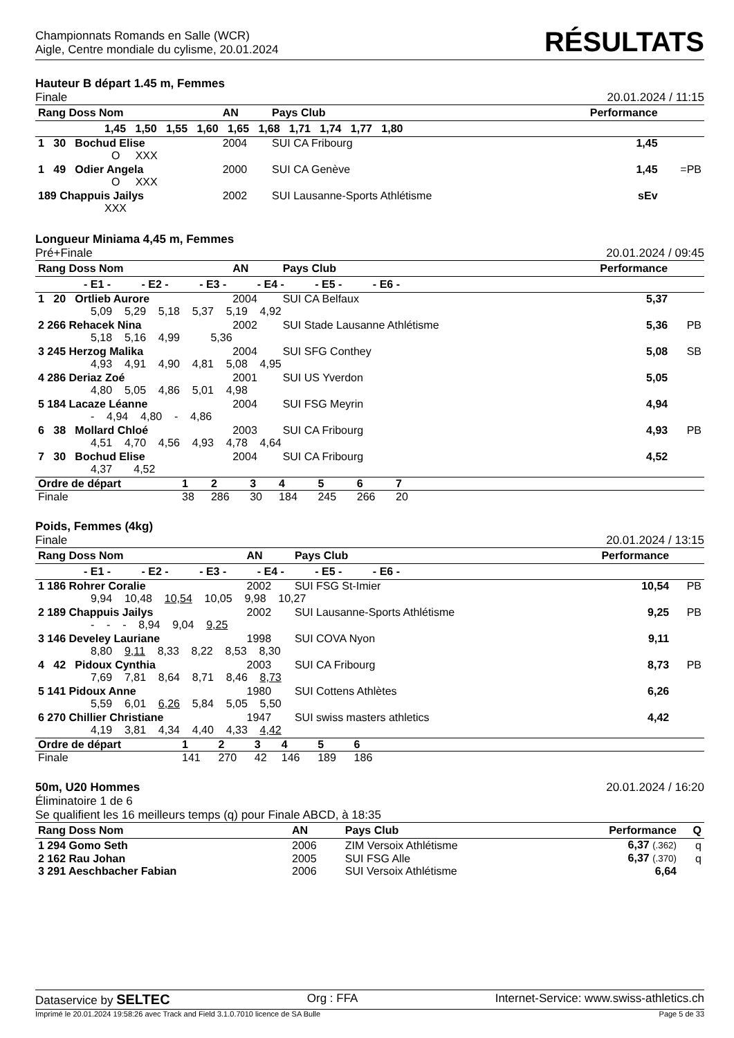Championnats Romands en Salle (WCR)
Aigle, Centre mondiale du cylisme, 20.01.2024
RÉSULTATS
Hauteur B départ 1.45 m, Femmes
Finale 20.01.2024 / 11:15
| Rang Doss Nom | AN | Pays Club | Performance | |
| --- | --- | --- | --- | --- |
| 1,45 1,50 1,55 1,60 1,65 1,68 1,71 1,74 1,77 1,80 | | | | |
| 1 30 Bochud Elise | 2004 | SUI CA Fribourg | 1,45 | |
| O XXX | | | | |
| 1 49 Odier Angela | 2000 | SUI CA Genève | 1,45 | =PB |
| O XXX | | | | |
| 189 Chappuis Jailys | 2002 | SUI Lausanne-Sports Athlétisme | sEv | |
| XXX | | | | |
Longueur Miniama 4,45 m, Femmes
Pré+Finale 20.01.2024 / 09:45
| Rang Doss Nom | AN | Pays Club | Performance | |
| --- | --- | --- | --- | --- |
| - E1 - - E2 - - E3 - - E4 - - E5 - - E6 - | | | | |
| 1 20 Ortlieb Aurore | 2004 | SUI CA Belfaux | 5,37 | |
| 5,09 5,29 5,18 5,37 5,19 4,92 | | | | |
| 2 266 Rehacek Nina | 2002 | SUI Stade Lausanne Athlétisme | 5,36 | PB |
| 5,18 5,16 4,99 5,36 | | | | |
| 3 245 Herzog Malika | 2004 | SUI SFG Conthey | 5,08 | SB |
| 4,93 4,91 4,90 4,81 5,08 4,95 | | | | |
| 4 286 Deriaz Zoé | 2001 | SUI US Yverdon | 5,05 | |
| 4,80 5,05 4,86 5,01 4,98 | | | | |
| 5 184 Lacaze Léanne | 2004 | SUI FSG Meyrin | 4,94 | |
| - 4,94 4,80 - 4,86 | | | | |
| 6 38 Mollard Chloé | 2003 | SUI CA Fribourg | 4,93 | PB |
| 4,51 4,70 4,56 4,93 4,78 4,64 | | | | |
| 7 30 Bochud Elise | 2004 | SUI CA Fribourg | 4,52 | |
| 4,37 4,52 | | | | |
| Ordre de départ | 1 | 2 | 3 | 4 | 5 | 6 | 7 | |
| Finale | 38 | 286 | 30 | 184 | 245 | 266 | 20 | |
Poids, Femmes (4kg)
Finale 20.01.2024 / 13:15
| Rang Doss Nom | AN | Pays Club | Performance | |
| --- | --- | --- | --- | --- |
| - E1 - - E2 - - E3 - - E4 - - E5 - - E6 - | | | | |
| 1 186 Rohrer Coralie | 2002 | SUI FSG St-Imier | 10,54 | PB |
| 9,94 10,48 10,54 10,05 9,98 10,27 | | | | |
| 2 189 Chappuis Jailys | 2002 | SUI Lausanne-Sports Athlétisme | 9,25 | PB |
| - - - 8,94 9,04 9,25 | | | | |
| 3 146 Develey Lauriane | 1998 | SUI COVA Nyon | 9,11 | |
| 8,80 9,11 8,33 8,22 8,53 8,30 | | | | |
| 4 42 Pidoux Cynthia | 2003 | SUI CA Fribourg | 8,73 | PB |
| 7,69 7,81 8,64 8,71 8,46 8,73 | | | | |
| 5 141 Pidoux Anne | 1980 | SUI Cottens Athlètes | 6,26 | |
| 5,59 6,01 6,26 5,84 5,05 5,50 | | | | |
| 6 270 Chillier Christiane | 1947 | SUI swiss masters athletics | 4,42 | |
| 4,19 3,81 4,34 4,40 4,33 4,42 | | | | |
| Ordre de départ | 1 | 2 | 3 | 4 | 5 | 6 | |
| Finale | 141 | 270 | 42 | 146 | 189 | 186 | |
50m, U20 Hommes 20.01.2024 / 16:20
Éliminatoire 1 de 6
Se qualifient les 16 meilleurs temps (q) pour Finale ABCD, à 18:35
| Rang Doss Nom | AN | Pays Club | Performance | Q |
| --- | --- | --- | --- | --- |
| 1 294 Gomo Seth | 2006 | ZIM Versoix Athlétisme | 6,37 (.362) | q |
| 2 162 Rau Johan | 2005 | SUI FSG Alle | 6,37 (.370) | q |
| 3 291 Aeschbacher Fabian | 2006 | SUI Versoix Athlétisme | 6,64 | |
Dataservice by SELTEC Org : FFA Internet-Service: www.swiss-athletics.ch
Imprimé le 20.01.2024 19:58:26 avec Track and Field 3.1.0.7010 licence de SA Bulle Page 5 de 33